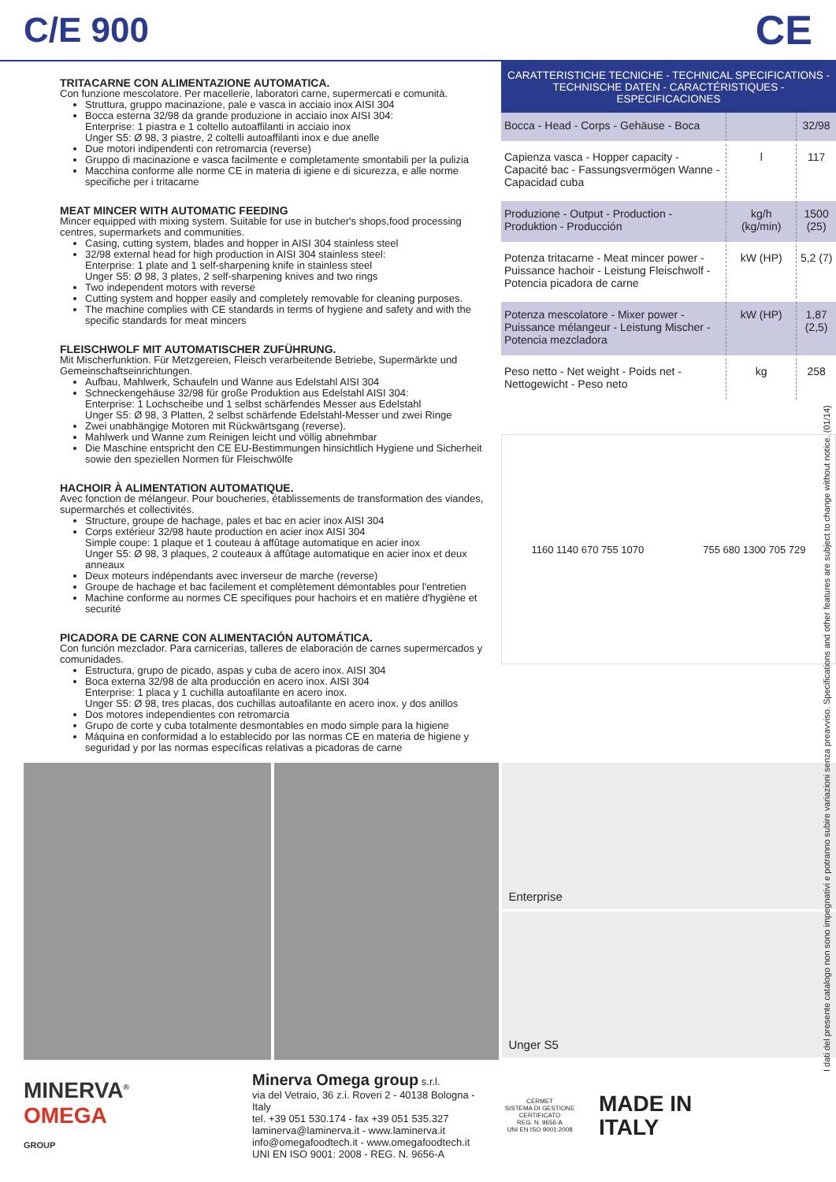C/E 900
CE
TRITACARNE CON ALIMENTAZIONE AUTOMATICA.
Con funzione mescolatore. Per macellerie, laboratori carne, supermercati e comunità.
Struttura, gruppo macinazione, pale e vasca in acciaio inox AISI 304
Bocca esterna 32/98 da grande produzione in acciaio inox AISI 304:
Enterprise: 1 piastra e 1 coltello autoaffilanti in acciaio inox
Unger S5: Ø 98, 3 piastre, 2 coltelli autoaffilanti inox e due anelle
Due motori indipendenti con retromarcia (reverse)
Gruppo di macinazione e vasca facilmente e completamente smontabili per la pulizia
Macchina conforme alle norme CE in materia di igiene e di sicurezza, e alle norme specifiche per i tritacarne
MEAT MINCER WITH AUTOMATIC FEEDING
Mincer equipped with mixing system. Suitable for use in butcher's shops,food processing centres, supermarkets and communities.
Casing, cutting system, blades and hopper in AISI 304 stainless steel
32/98 external head for high production in AISI 304 stainless steel:
Enterprise: 1 plate and 1 self-sharpening knife in stainless steel
Unger S5: Ø 98, 3 plates, 2 self-sharpening knives and two rings
Two independent motors with reverse
Cutting system and hopper easily and completely removable for cleaning purposes.
The machine complies with CE standards in terms of hygiene and safety and with the specific standards for meat mincers
FLEISCHWOLF MIT AUTOMATISCHER ZUFÜHRUNG.
Mit Mischerfunktion. Für Metzgereien, Fleisch verarbeitende Betriebe, Supermärkte und Gemeinschaftseinrichtungen.
Aufbau, Mahlwerk, Schaufeln und Wanne aus Edelstahl AISI 304
Schneckengehäuse 32/98 für große Produktion aus Edelstahl AISI 304:
Enterprise: 1 Lochscheibe und 1 selbst schärfendes Messer aus Edelstahl
Unger S5: Ø 98, 3 Platten, 2 selbst schärfende Edelstahl-Messer und zwei Ringe
Zwei unabhängige Motoren mit Rückwärtsgang (reverse).
Mahlwerk und Wanne zum Reinigen leicht und völlig abnehmbar
Die Maschine entspricht den CE EU-Bestimmungen hinsichtlich Hygiene und Sicherheit sowie den speziellen Normen für Fleischwölfe
HACHOIR À ALIMENTATION AUTOMATIQUE.
Avec fonction de mélangeur. Pour boucheries, établissements de transformation des viandes, supermarchés et collectivités.
Structure, groupe de hachage, pales et bac en acier inox AISI 304
Corps extérieur 32/98 haute production en acier inox AISI 304
Simple coupe: 1 plaque et 1 couteau à affûtage automatique en acier inox
Unger S5: Ø 98, 3 plaques, 2 couteaux à affûtage automatique en acier inox et deux anneaux
Deux moteurs indépendants avec inverseur de marche (reverse)
Groupe de hachage et bac facilement et complètement démontables pour l'entretien
Machine conforme au normes CE specifiques pour hachoirs et en matière d'hygiène et securité
PICADORA DE CARNE CON ALIMENTACIÓN AUTOMÁTICA.
Con función mezclador. Para carnicerías, talleres de elaboración de carnes supermercados y comunidades.
Estructura, grupo de picado, aspas y cuba de acero inox. AISI 304
Boca externa 32/98 de alta producción en acero inox. AISI 304
Enterprise: 1 placa y 1 cuchilla autoafilante en acero inox.
Unger S5: Ø 98, tres placas, dos cuchillas autoafilante en acero inox. y dos anillos
Dos motores independientes con retromarcia
Grupo de corte y cuba totalmente desmontables en modo simple para la higiene
Máquina en conformidad a lo establecido por las normas CE en materia de higiene y seguridad y por las normas específicas relativas a picadoras de carne
CARATTERISTICHE TECNICHE - TECHNICAL SPECIFICATIONS - TECHNISCHE DATEN - CARACTÉRISTIQUES - ESPECIFICACIONES
| Bocca - Head - Corps - Gehäuse - Boca | | 32/98 |
| Capienza vasca - Hopper capacity - Capacité bac - Fassungsvermögen Wanne - Capacidad cuba | l | 117 |
| Produzione - Output - Production - Produktion - Producción | kg/h (kg/min) | 1500 (25) |
| Potenza tritacarne - Meat mincer power - Puissance hachoir - Leistung Fleischwolf - Potencia picadora de carne | kW (HP) | 5,2 (7) |
| Potenza mescolatore - Mixer power - Puissance mélangeur - Leistung Mischer - Potencia mezcladora | kW (HP) | 1,87 (2,5) |
| Peso netto - Net weight - Poids net - Nettogewicht - Peso neto | kg | 258 |
1160 1140 670 755 1070 755 680 1300 705 729
Enterprise
Unger S5
MINERVA<sup>®</sup>
OMEGA
GROUP
Minerva Omega group s.r.l.
via del Vetraio, 36 z.i. Roveri 2 - 40138 Bologna - Italy
tel. +39 051 530.174 - fax +39 051 535.327
laminerva@laminerva.it - www.laminerva.it
info@omegafoodtech.it - www.omegafoodtech.it
UNI EN ISO 9001: 2008 - REG. N. 9656-A
CERMET
SISTEMA DI GESTIONE CERTIFICATO
REG. N. 9656-A
UNI EN ISO 9001:2008
MADE IN
ITALY
I dati del presente catalogo non sono impegnativi e potranno subire variazioni senza preavviso. Specifications and other features are subject to change without notice. (01/14)